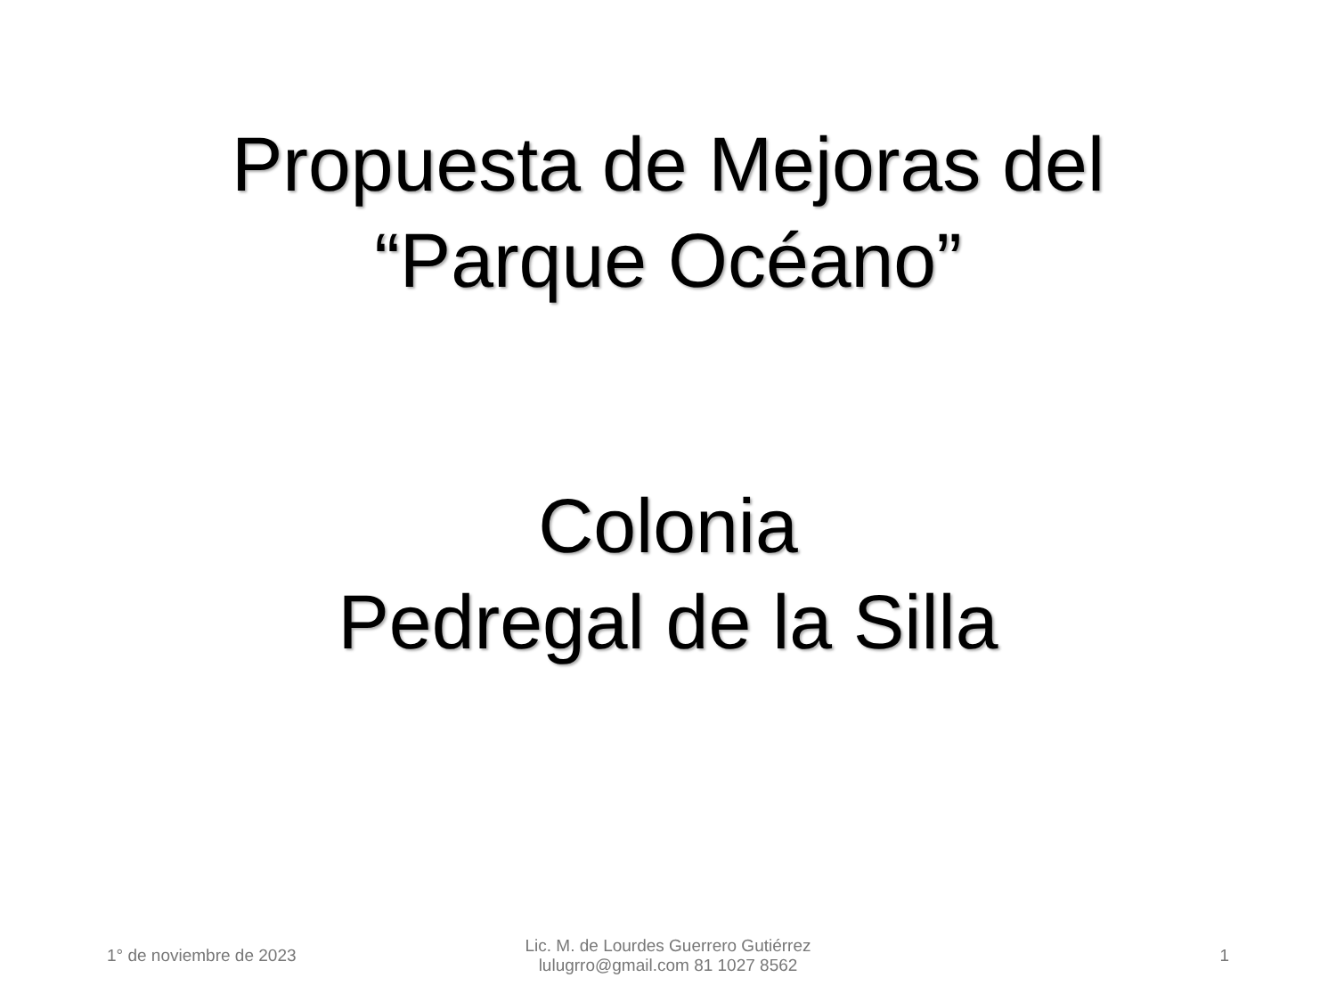Propuesta de Mejoras del
“Parque Océano”
Colonia
Pedregal de la Silla
1° de noviembre de 2023
Lic. M. de Lourdes Guerrero Gutiérrez
lulugrro@gmail.com 81 1027 8562
1